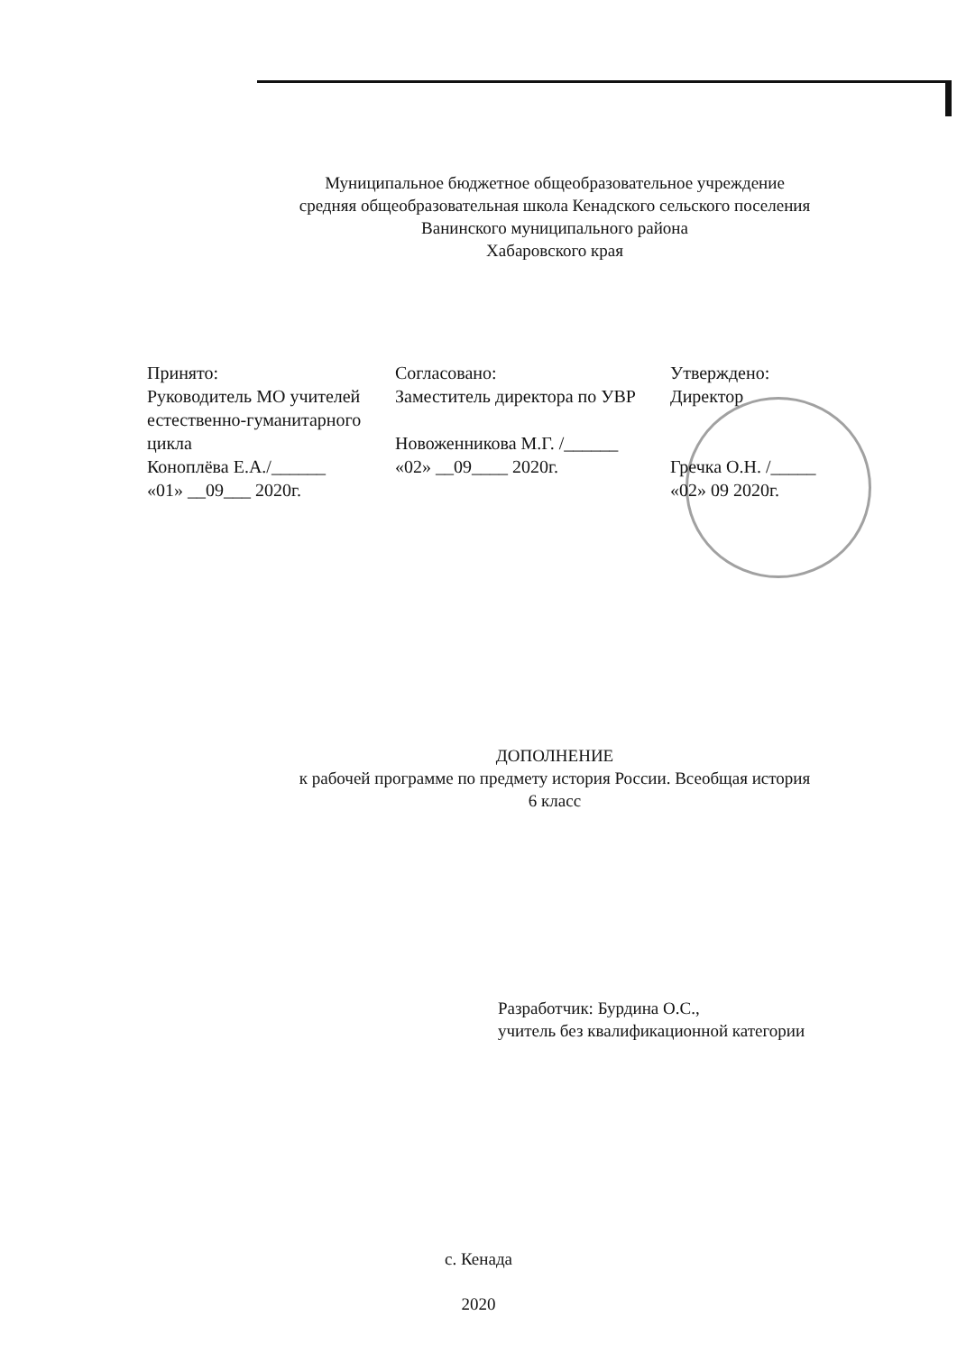Муниципальное бюджетное общеобразовательное учреждение
средняя общеобразовательная школа Кенадского сельского поселения
Ванинского муниципального района
Хабаровского края
Принято:
Руководитель МО учителей естественно-гуманитарного цикла
Коноплёва Е.А./______
«01» __09___ 2020г.
Согласовано:
Заместитель директора по УВР
Новоженникова М.Г. /______
«02» __09____ 2020г.
Утверждено:
Директор
Гречка О.Н. /_____
«02» 09 2020г.
ДОПОЛНЕНИЕ
к рабочей программе по предмету история России. Всеобщая история
6 класс
Разработчик: Бурдина О.С.,
учитель без квалификационной категории
с. Кенада
2020